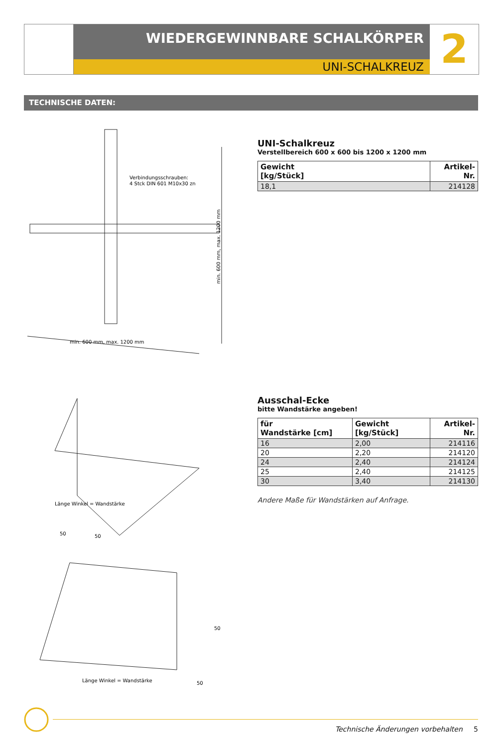WIEDERGEWINNBARE SCHALKÖRPER
UNI-SCHALKREUZ
2
TECHNISCHE DATEN:
Verbindungsschrauben:
4 Stck DIN 601 M10x30 zn
min. 600 mm, max. 1200 mm
min. 600 mm, max. 1200 mm
UNI-Schalkreuz
Verstellbereich 600 x 600 bis 1200 x 1200 mm
| Gewicht [kg/Stück] | Artikel-Nr. |
| --- | --- |
| 18,1 | 214128 |
Länge Winkel = Wandstärke
50
50
Ausschal-Ecke
bitte Wandstärke angeben!
| für Wandstärke [cm] | Gewicht [kg/Stück] | Artikel-Nr. |
| --- | --- | --- |
| 16 | 2,00 | 214116 |
| 20 | 2,20 | 214120 |
| 24 | 2,40 | 214124 |
| 25 | 2,40 | 214125 |
| 30 | 3,40 | 214130 |
Andere Maße für Wandstärken auf Anfrage.
Länge Winkel = Wandstärke
50
50
Technische Änderungen vorbehalten 5